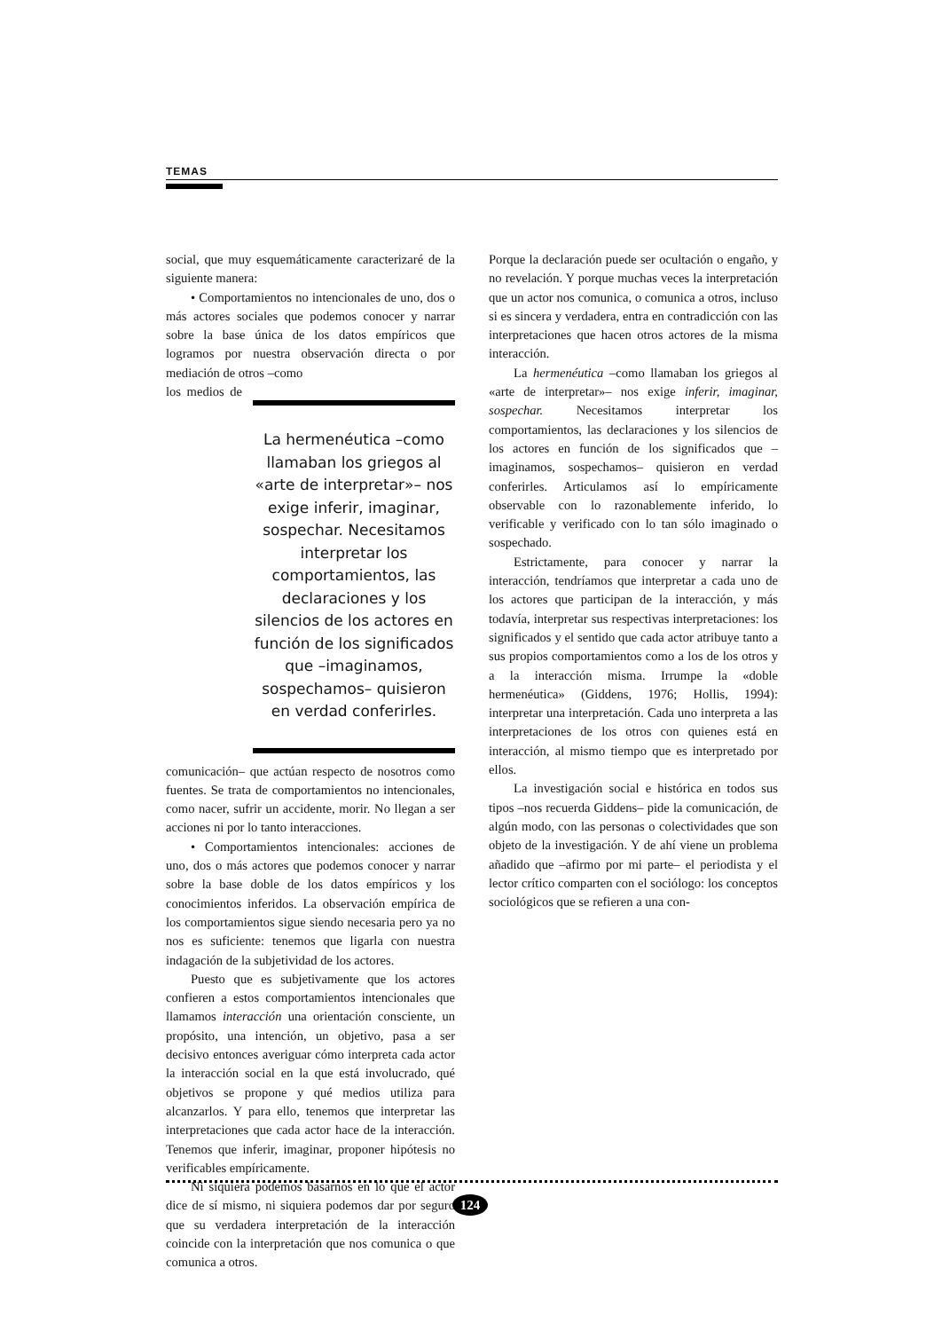TEMAS
social, que muy esquemáticamente caracterizaré de la siguiente manera:
• Comportamientos no intencionales de uno, dos o más actores sociales que podemos conocer y narrar sobre la base única de los datos empíricos que logramos por nuestra observación directa o por mediación de otros –como
La hermenéutica –como llamaban los griegos al «arte de interpretar»– nos exige inferir, imaginar, sospechar. Necesitamos interpretar los comportamientos, las declaraciones y los silencios de los actores en función de los significados que –imaginamos, sospechamos– quisieron en verdad conferirles.
los medios de comunicación– que actúan respecto de nosotros como fuentes. Se trata de comportamientos no intencionales, como nacer, sufrir un accidente, morir. No llegan a ser acciones ni por lo tanto interacciones.
• Comportamientos intencionales: acciones de uno, dos o más actores que podemos conocer y narrar sobre la base doble de los datos empíricos y los conocimientos inferidos. La observación empírica de los comportamientos sigue siendo necesaria pero ya no nos es suficiente: tenemos que ligarla con nuestra indagación de la subjetividad de los actores.
Puesto que es subjetivamente que los actores confieren a estos comportamientos intencionales que llamamos interacción una orientación consciente, un propósito, una intención, un objetivo, pasa a ser decisivo entonces averiguar cómo interpreta cada actor la interacción social en la que está involucrado, qué objetivos se propone y qué medios utiliza para alcanzarlos. Y para ello, tenemos que interpretar las interpretaciones que cada actor hace de la interacción. Tenemos que inferir, imaginar, proponer hipótesis no verificables empíricamente.
Ni siquiera podemos basarnos en lo que el actor dice de sí mismo, ni siquiera podemos dar por seguro que su verdadera interpretación de la interacción coincide con la interpretación que nos comunica o que comunica a otros.
Porque la declaración puede ser ocultación o engaño, y no revelación. Y porque muchas veces la interpretación que un actor nos comunica, o comunica a otros, incluso si es sincera y verdadera, entra en contradicción con las interpretaciones que hacen otros actores de la misma interacción.
La hermenéutica –como llamaban los griegos al «arte de interpretar»– nos exige inferir, imaginar, sospechar. Necesitamos interpretar los comportamientos, las declaraciones y los silencios de los actores en función de los significados que –imaginamos, sospechamos– quisieron en verdad conferirles. Articulamos así lo empíricamente observable con lo razonablemente inferido, lo verificable y verificado con lo tan sólo imaginado o sospechado.
Estrictamente, para conocer y narrar la interacción, tendríamos que interpretar a cada uno de los actores que participan de la interacción, y más todavía, interpretar sus respectivas interpretaciones: los significados y el sentido que cada actor atribuye tanto a sus propios comportamientos como a los de los otros y a la interacción misma. Irrumpe la «doble hermenéutica» (Giddens, 1976; Hollis, 1994): interpretar una interpretación. Cada uno interpreta a las interpretaciones de los otros con quienes está en interacción, al mismo tiempo que es interpretado por ellos.
La investigación social e histórica en todos sus tipos –nos recuerda Giddens– pide la comunicación, de algún modo, con las personas o colectividades que son objeto de la investigación. Y de ahí viene un problema añadido que –afirmo por mi parte– el periodista y el lector crítico comparten con el sociólogo: los conceptos sociológicos que se refieren a una con-
124